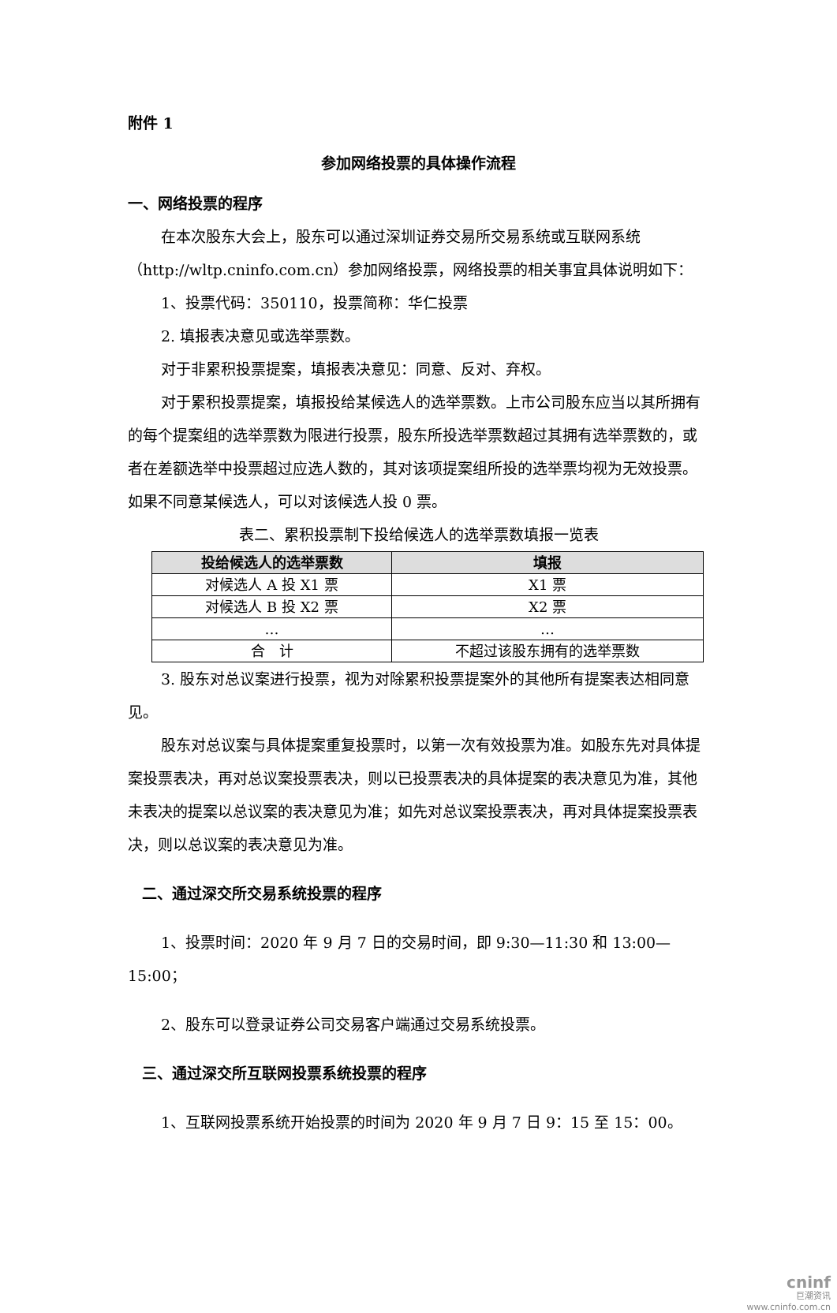附件 1
参加网络投票的具体操作流程
一、网络投票的程序
在本次股东大会上，股东可以通过深圳证券交易所交易系统或互联网系统（http://wltp.cninfo.com.cn）参加网络投票，网络投票的相关事宜具体说明如下：
1、投票代码：350110，投票简称：华仁投票
2. 填报表决意见或选举票数。
对于非累积投票提案，填报表决意见：同意、反对、弃权。
对于累积投票提案，填报投给某候选人的选举票数。上市公司股东应当以其所拥有的每个提案组的选举票数为限进行投票，股东所投选举票数超过其拥有选举票数的，或者在差额选举中投票超过应选人数的，其对该项提案组所投的选举票均视为无效投票。如果不同意某候选人，可以对该候选人投 0 票。
表二、累积投票制下投给候选人的选举票数填报一览表
| 投给候选人的选举票数 | 填报 |
| --- | --- |
| 对候选人 A 投 X1 票 | X1 票 |
| 对候选人 B 投 X2 票 | X2 票 |
| … | … |
| 合 计 | 不超过该股东拥有的选举票数 |
3. 股东对总议案进行投票，视为对除累积投票提案外的其他所有提案表达相同意见。
股东对总议案与具体提案重复投票时，以第一次有效投票为准。如股东先对具体提案投票表决，再对总议案投票表决，则以已投票表决的具体提案的表决意见为准，其他未表决的提案以总议案的表决意见为准；如先对总议案投票表决，再对具体提案投票表决，则以总议案的表决意见为准。
二、通过深交所交易系统投票的程序
1、投票时间：2020 年 9 月 7 日的交易时间，即 9:30—11:30 和 13:00—15:00；
2、股东可以登录证券公司交易客户端通过交易系统投票。
三、通过深交所互联网投票系统投票的程序
1、互联网投票系统开始投票的时间为 2020 年 9 月 7 日 9：15 至 15：00。
cninf
巨潮资讯
www.cninfo.com.cn